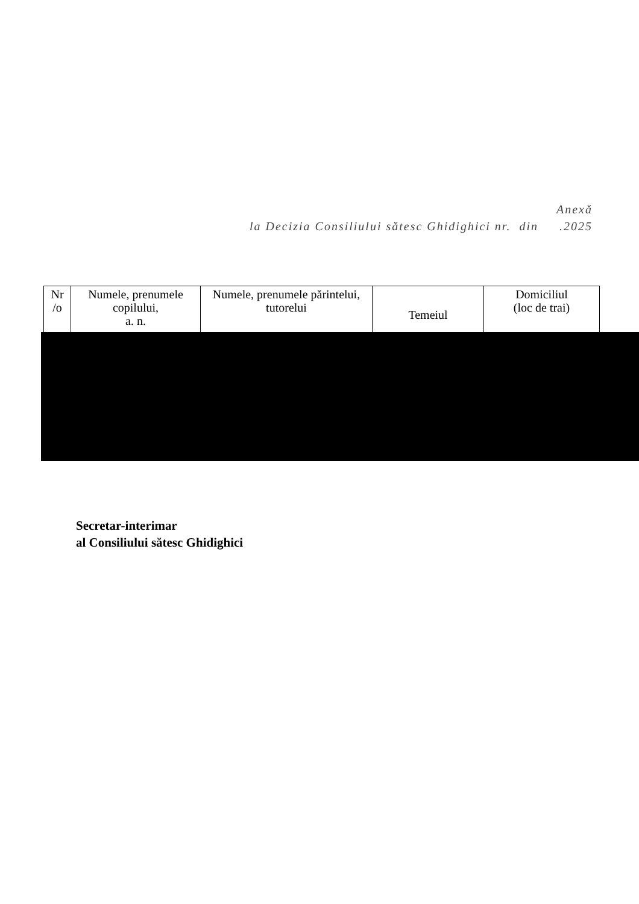Anexă
la Decizia Consiliului sătesc Ghidighici nr. din .2025
| Nr /o | Numele, prenumele copilului, a. n. | Numele, prenumele părintelui, tutorelui | Temeiul | Domiciliul (loc de trai) |
| --- | --- | --- | --- | --- |
Secretar-interimar
al Consiliului sătesc Ghidighici